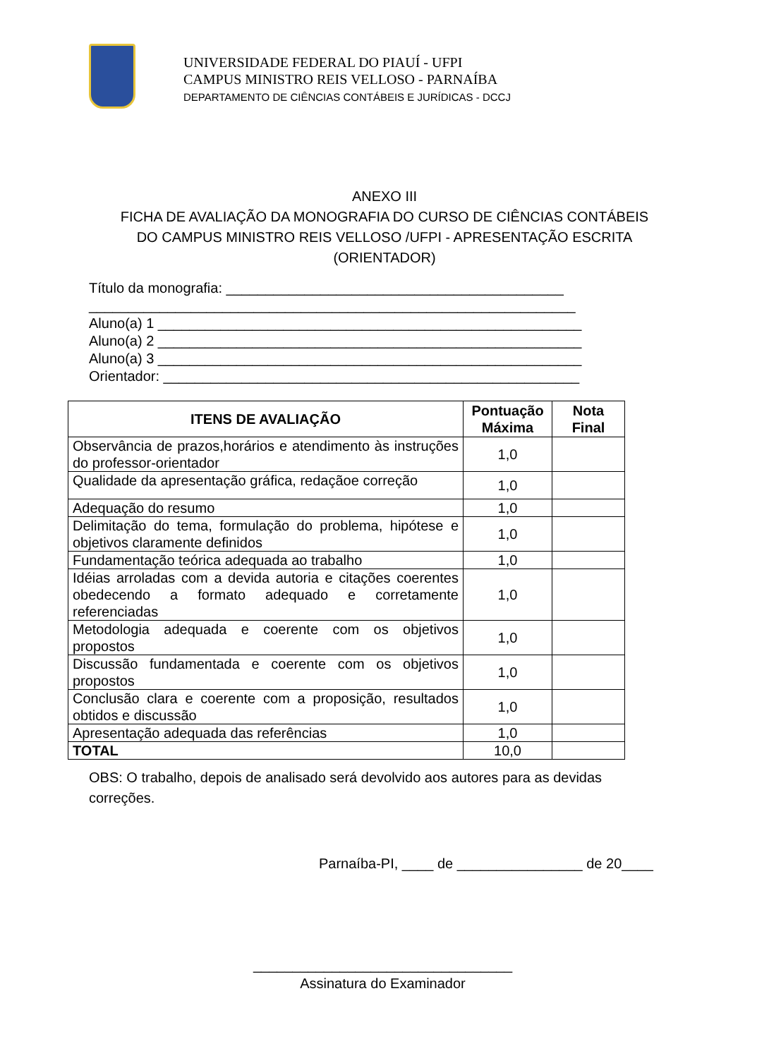UNIVERSIDADE FEDERAL DO PIAUÍ - UFPI
CAMPUS MINISTRO REIS VELLOSO - PARNAÍBA
DEPARTAMENTO DE CIÊNCIAS CONTÁBEIS E JURÍDICAS - DCCJ
ANEXO III
FICHA DE AVALIAÇÃO DA MONOGRAFIA DO CURSO DE CIÊNCIAS CONTÁBEIS
DO CAMPUS MINISTRO REIS VELLOSO /UFPI - APRESENTAÇÃO ESCRITA
(ORIENTADOR)
Título da monografia: ___________________________________________ ______________________________________________________________ Aluno(a) 1 ______________________________________________________ Aluno(a) 2 ______________________________________________________ Aluno(a) 3 ______________________________________________________ Orientador: _____________________________________________________
| ITENS DE AVALIAÇÃO | Pontuação Máxima | Nota Final |
| --- | --- | --- |
| Observância de prazos,horários e atendimento às instruções do professor-orientador | 1,0 | |
| Qualidade da apresentação gráfica, redaçãoe correção | 1,0 | |
| Adequação do resumo | 1,0 | |
| Delimitação do tema, formulação do problema, hipótese e objetivos claramente definidos | 1,0 | |
| Fundamentação teórica adequada ao trabalho | 1,0 | |
| Idéias arroladas com a devida autoria e citações coerentes obedecendo a formato adequado e corretamente referenciadas | 1,0 | |
| Metodologia adequada e coerente com os objetivos propostos | 1,0 | |
| Discussão fundamentada e coerente com os objetivos propostos | 1,0 | |
| Conclusão clara e coerente com a proposição, resultados obtidos e discussão | 1,0 | |
| Apresentação adequada das referências | 1,0 | |
| TOTAL | 10,0 | |
OBS: O trabalho, depois de analisado será devolvido aos autores para as devidas correções.
Parnaíba-PI, ____ de ________________ de 20____
_________________________________
Assinatura do Examinador